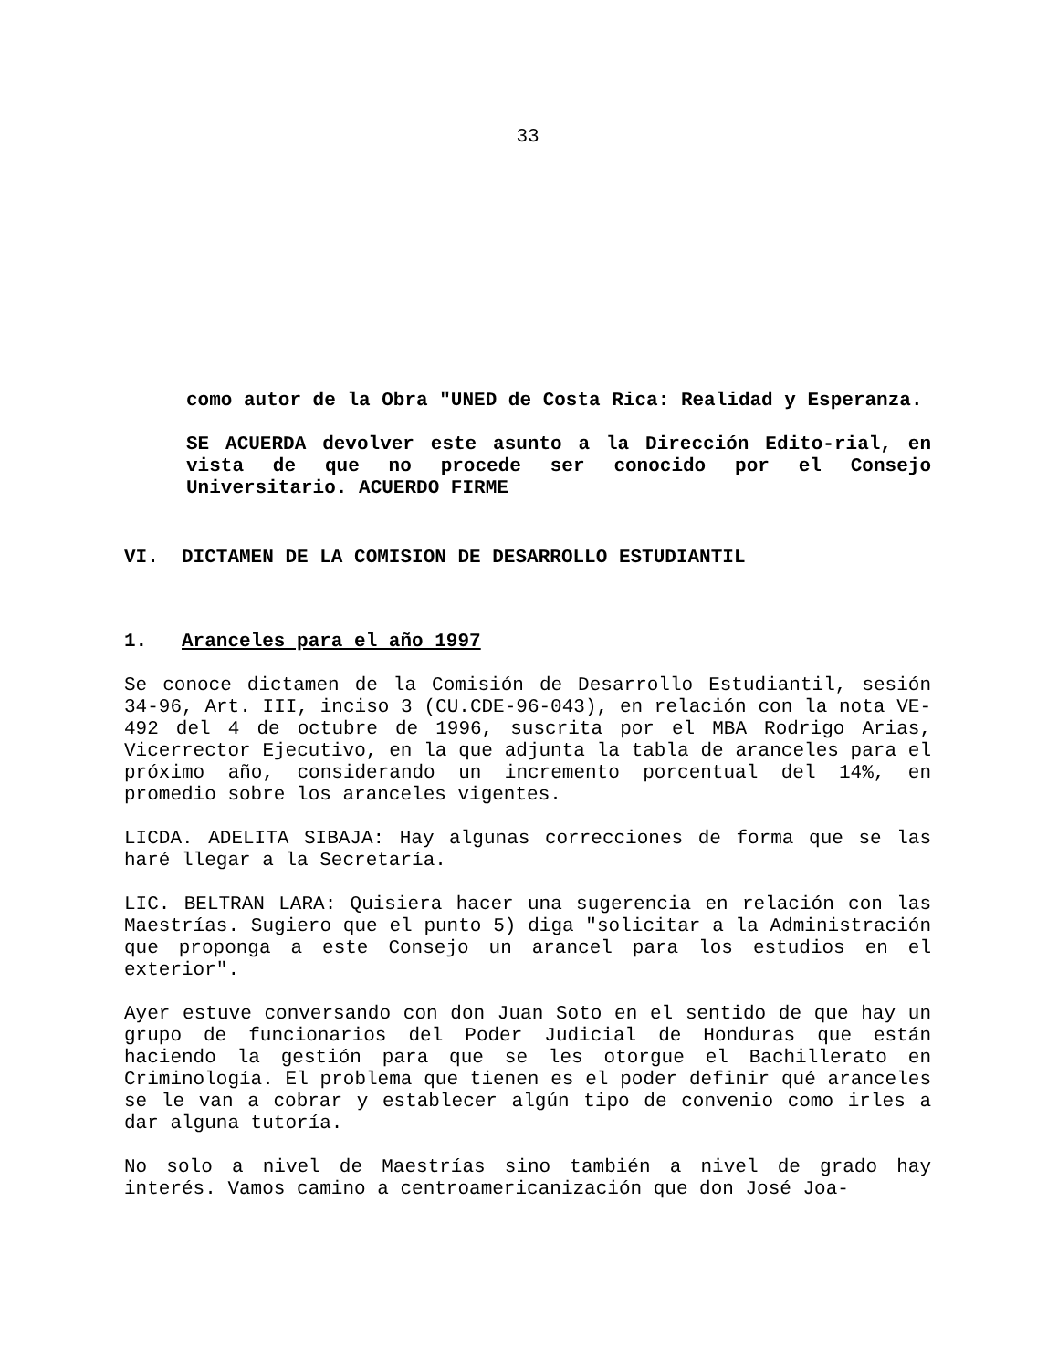33
como autor de la Obra "UNED de Costa Rica: Realidad y Esperanza.
SE ACUERDA devolver este asunto a la Dirección Edito-rial, en vista de que no procede ser conocido por el Consejo Universitario. ACUERDO FIRME
VI. DICTAMEN DE LA COMISION DE DESARROLLO ESTUDIANTIL
1. Aranceles para el año 1997
Se conoce dictamen de la Comisión de Desarrollo Estudiantil, sesión 34-96, Art. III, inciso 3 (CU.CDE-96-043), en relación con la nota VE-492 del 4 de octubre de 1996, suscrita por el MBA Rodrigo Arias, Vicerrector Ejecutivo, en la que adjunta la tabla de aranceles para el próximo año, considerando un incremento porcentual del 14%, en promedio sobre los aranceles vigentes.
LICDA. ADELITA SIBAJA: Hay algunas correcciones de forma que se las haré llegar a la Secretaría.
LIC. BELTRAN LARA: Quisiera hacer una sugerencia en relación con las Maestrías. Sugiero que el punto 5) diga "solicitar a la Administración que proponga a este Consejo un arancel para los estudios en el exterior".
Ayer estuve conversando con don Juan Soto en el sentido de que hay un grupo de funcionarios del Poder Judicial de Honduras que están haciendo la gestión para que se les otorgue el Bachillerato en Criminología. El problema que tienen es el poder definir qué aranceles se le van a cobrar y establecer algún tipo de convenio como irles a dar alguna tutoría.
No solo a nivel de Maestrías sino también a nivel de grado hay interés. Vamos camino a centroamericanización que don José Joa-